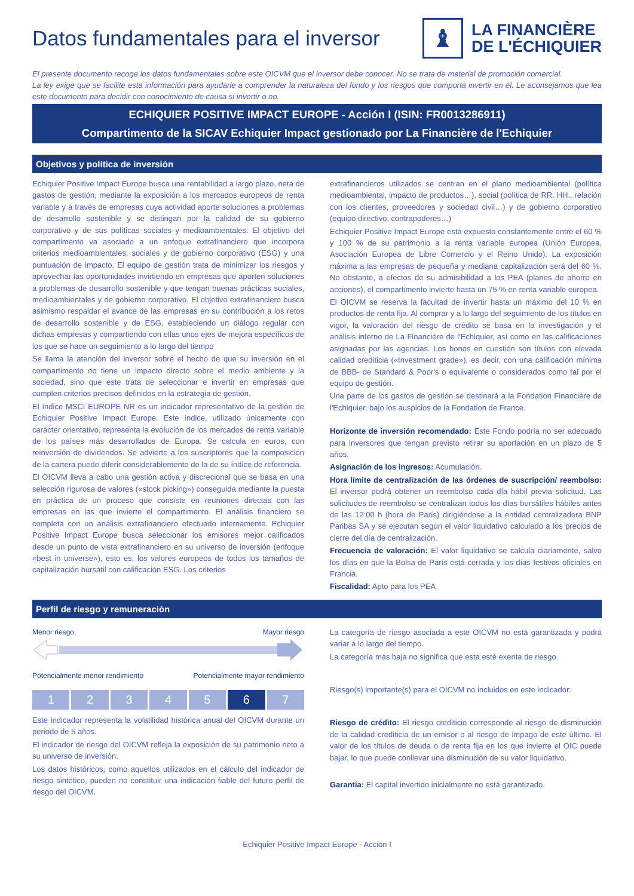Datos fundamentales para el inversor
♝
LA FINANCIÈRE
DE L'ÉCHIQUIER
El presente documento recoge los datos fundamentales sobre este OICVM que el inversor debe conocer. No se trata de material de promoción comercial.
La ley exige que se facilite esta información para ayudarle a comprender la naturaleza del fondo y los riesgos que comporta invertir en él. Le aconsejamos que lea este documento para decidir con conocimiento de causa si invertir o no.
ECHIQUIER POSITIVE IMPACT EUROPE - Acción I (ISIN: FR0013286911)
Compartimento de la SICAV Echiquier Impact gestionado por La Financière de l'Echiquier
Objetivos y política de inversión
Echiquier Positive Impact Europe busca una rentabilidad a largo plazo, neta de gastos de gestión, mediante la exposición a los mercados europeos de renta variable y a través de empresas cuya actividad aporte soluciones a problemas de desarrollo sostenible y se distingan por la calidad de su gobierno corporativo y de sus políticas sociales y medioambientales. El objetivo del compartimento va asociado a un enfoque extrafinanciero que incorpora criterios medioambientales, sociales y de gobierno corporativo (ESG) y una puntuación de impacto. El equipo de gestión trata de minimizar los riesgos y aprovechar las oportunidades invirtiendo en empresas que aporten soluciones a problemas de desarrollo sostenible y que tengan buenas prácticas sociales, medioambientales y de gobierno corporativo. El objetivo extrafinanciero busca asimismo respaldar el avance de las empresas en su contribución a los retos de desarrollo sostenible y de ESG, estableciendo un diálogo regular con dichas empresas y compartiendo con ellas unos ejes de mejora específicos de los que se hace un seguimiento a lo largo del tiempo
Se llama la atención del inversor sobre el hecho de que su inversión en el compartimento no tiene un impacto directo sobre el medio ambiente y la sociedad, sino que este trata de seleccionar e invertir en empresas que cumplen criterios precisos definidos en la estrategia de gestión.
El índice MSCI EUROPE NR es un indicador representativo de la gestión de Echiquier Positive Impact Europe. Este índice, utilizado únicamente con carácter orientativo, representa la evolución de los mercados de renta variable de los países más desarrollados de Europa. Se calcula en euros, con reinversión de dividendos. Se advierte a los suscriptores que la composición de la cartera puede diferir considerablemente de la de su índice de referencia.
El OICVM lleva a cabo una gestión activa y discrecional que se basa en una selección rigurosa de valores («stock picking») conseguida mediante la puesta en práctica de un proceso que consiste en reuniones directas con las empresas en las que invierte el compartimento. El análisis financiero se completa con un análisis extrafinanciero efectuado internamente. Echiquier Positive Impact Europe busca seleccionar los emisores mejor calificados desde un punto de vista extrafinanciero en su universo de inversión (enfoque «best in universe»), esto es, los valores europeos de todos los tamaños de capitalización bursátil con calificación ESG. Los criterios
extrafinancieros utilizados se centran en el plano medioambiental (política medioambiental, impacto de productos…), social (política de RR. HH., relación con los clientes, proveedores y sociedad civil…) y de gobierno corporativo (equipo directivo, contrapoderes…)
Echiquier Positive Impact Europe está expuesto constantemente entre el 60 % y 100 % de su patrimonio a la renta variable europea (Unión Europea, Asociación Europea de Libre Comercio y el Reino Unido). La exposición máxima a las empresas de pequeña y mediana capitalización será del 60 %. No obstante, a efectos de su admisibilidad a los PEA (planes de ahorro en acciones), el compartimento invierte hasta un 75 % en renta variable europea.
El OICVM se reserva la facultad de invertir hasta un máximo del 10 % en productos de renta fija. Al comprar y a lo largo del seguimiento de los títulos en vigor, la valoración del riesgo de crédito se basa en la investigación y el análisis interno de La Financière de l'Echiquier, así como en las calificaciones asignadas por las agencias. Los bonos en cuestión son títulos con elevada calidad crediticia («Investment grade»), es decir, con una calificación mínima de BBB- de Standard & Poor's o equivalente o considerados como tal por el equipo de gestión.
Una parte de los gastos de gestión se destinará a la Fondation Financière de l'Echiquier, bajo los auspicios de la Fondation de France.
Horizonte de inversión recomendado: Este Fondo podría no ser adecuado para inversores que tengan previsto retirar su aportación en un plazo de 5 años.
Asignación de los ingresos: Acumulación.
Hora límite de centralización de las órdenes de suscripción/ reembolso: El inversor podrá obtener un reembolso cada día hábil previa solicitud. Las solicitudes de reembolso se centralizan todos los días bursátiles hábiles antes de las 12:00 h (hora de París) dirigiéndose a la entidad centralizadora BNP Paribas SA y se ejecutan según el valor liquidativo calculado a los precios de cierre del día de centralización.
Frecuencia de valoración: El valor liquidativo se calcula diariamente, salvo los días en que la Bolsa de París está cerrada y los días festivos oficiales en Francia.
Fiscalidad: Apto para los PEA
Perfil de riesgo y remuneración
Menor riesgo, Mayor riesgo
Potencialmente menor rendimiento Potencialmente mayor rendimiento
1 2 3 4 5 6 7
Este indicador representa la volatilidad histórica anual del OICVM durante un periodo de 5 años.
El indicador de riesgo del OICVM refleja la exposición de su patrimonio neto a su universo de inversión.
Los datos históricos, como aquellos utilizados en el cálculo del indicador de riesgo sintético, pueden no constituir una indicación fiable del futuro perfil de riesgo del OICVM.
La categoría de riesgo asociada a este OICVM no está garantizada y podrá variar a lo largo del tiempo.
La categoría más baja no significa que esta esté exenta de riesgo.
Riesgo(s) importante(s) para el OICVM no incluidos en este indicador:
Riesgo de crédito: El riesgo crediticio corresponde al riesgo de disminución de la calidad crediticia de un emisor o al riesgo de impago de este último. El valor de los títulos de deuda o de renta fija en los que invierte el OIC puede bajar, lo que puede conllevar una disminución de su valor liquidativo.
Garantía: El capital invertido inicialmente no está garantizado.
Echiquier Positive Impact Europe - Acción I